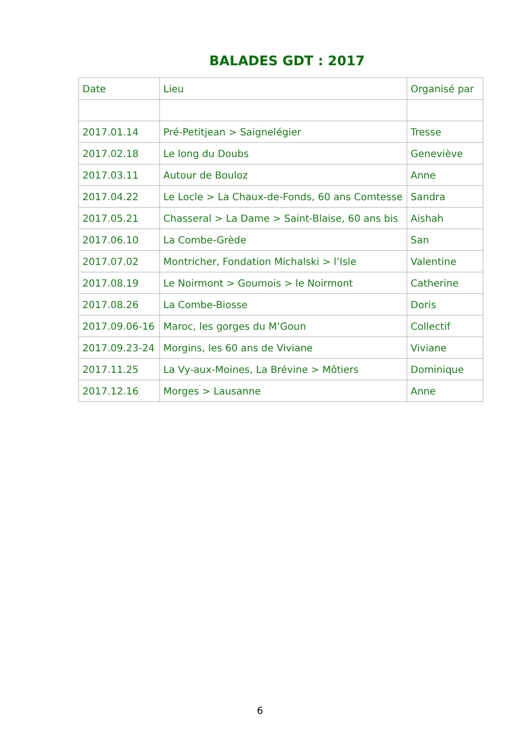BALADES GDT : 2017
| Date | Lieu | Organisé par |
| --- | --- | --- |
| 2017.01.14 | Pré-Petitjean > Saignelégier | Tresse |
| 2017.02.18 | Le long du Doubs | Geneviève |
| 2017.03.11 | Autour de Bouloz | Anne |
| 2017.04.22 | Le Locle > La Chaux-de-Fonds, 60 ans Comtesse | Sandra |
| 2017.05.21 | Chasseral > La Dame > Saint-Blaise, 60 ans bis | Aishah |
| 2017.06.10 | La Combe-Grède | San |
| 2017.07.02 | Montricher, Fondation Michalski > l’Isle | Valentine |
| 2017.08.19 | Le Noirmont > Goumois > le Noirmont | Catherine |
| 2017.08.26 | La Combe-Biosse | Doris |
| 2017.09.06-16 | Maroc, les gorges du M’Goun | Collectif |
| 2017.09.23-24 | Morgins, les 60 ans de Viviane | Viviane |
| 2017.11.25 | La Vy-aux-Moines, La Brévine > Môtiers | Dominique |
| 2017.12.16 | Morges > Lausanne | Anne |
6